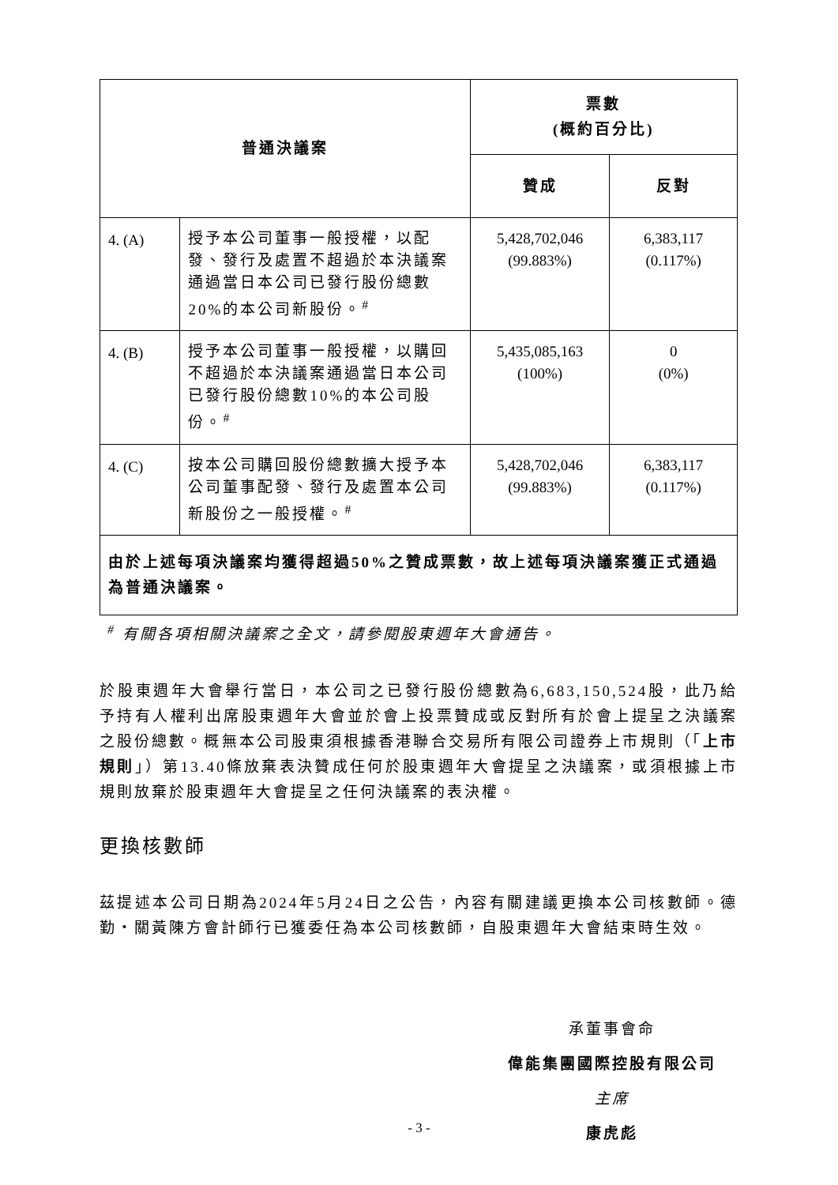| 普通決議案 | | 票數 (概約百分比) | |
| --- | --- | --- | --- |
| | | 贊成 | 反對 |
| 4. (A) | 授予本公司董事一般授權，以配發、發行及處置不超過於本決議案通過當日本公司已發行股份總數20%的本公司新股份。<sup>#</sup> | 5,428,702,046 (99.883%) | 6,383,117 (0.117%) |
| 4. (B) | 授予本公司董事一般授權，以購回不超過於本決議案通過當日本公司已發行股份總數10%的本公司股份。<sup>#</sup> | 5,435,085,163 (100%) | 0 (0%) |
| 4. (C) | 按本公司購回股份總數擴大授予本公司董事配發、發行及處置本公司新股份之一般授權。<sup>#</sup> | 5,428,702,046 (99.883%) | 6,383,117 (0.117%) |
| 由於上述每項決議案均獲得超過50%之贊成票數，故上述每項決議案獲正式通過為普通決議案。 | | | |
<sup>#</sup> 有關各項相關決議案之全文，請參閱股東週年大會通告。
於股東週年大會舉行當日，本公司之已發行股份總數為6,683,150,524股，此乃給予持有人權利出席股東週年大會並於會上投票贊成或反對所有於會上提呈之決議案之股份總數。概無本公司股東須根據香港聯合交易所有限公司證券上市規則（「上市規則」）第13.40條放棄表決贊成任何於股東週年大會提呈之決議案，或須根據上市規則放棄於股東週年大會提呈之任何決議案的表決權。
更換核數師
茲提述本公司日期為2024年5月24日之公告，內容有關建議更換本公司核數師。德勤‧關黃陳方會計師行已獲委任為本公司核數師，自股東週年大會結束時生效。
承董事會命
偉能集團國際控股有限公司
主席
康虎彪
- 3 -